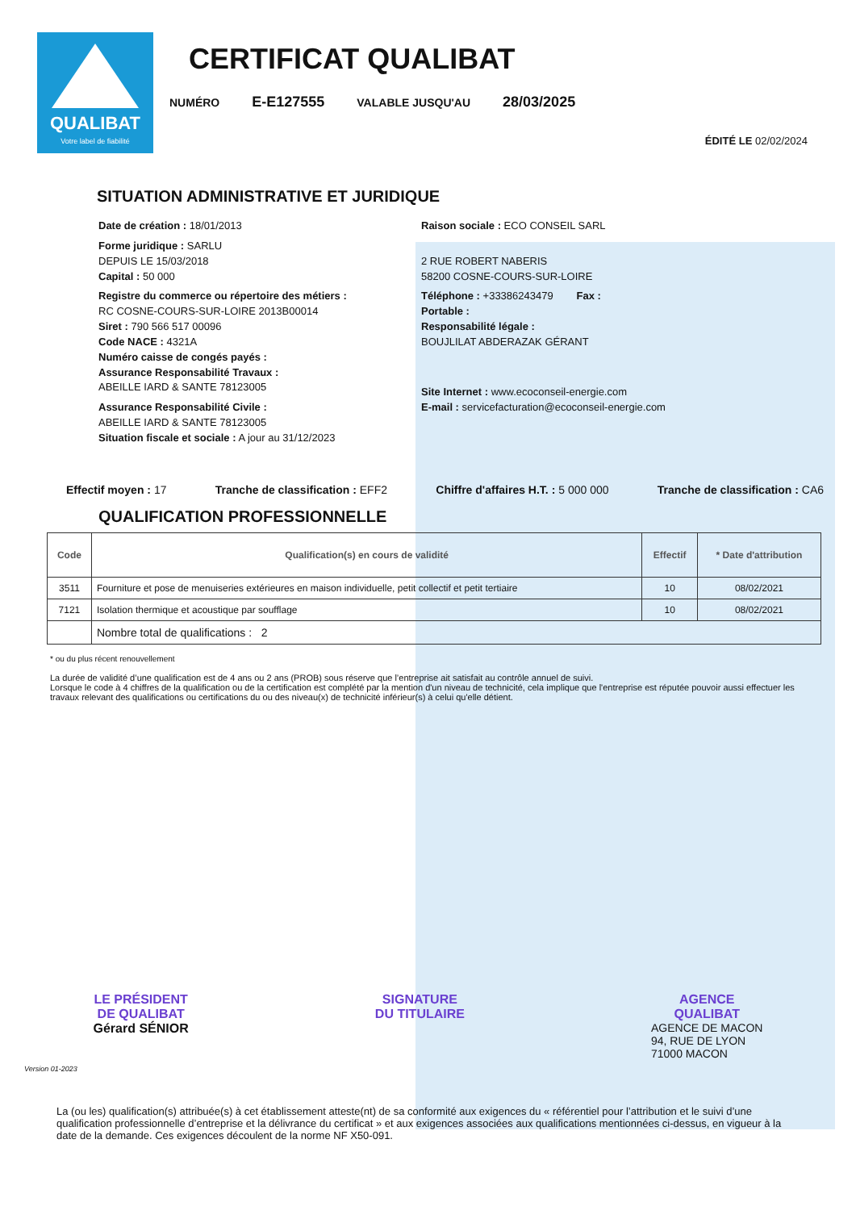QUALIBAT
Votre label de fiabilité
CERTIFICAT QUALIBAT
NUMÉRO E-E127555 VALABLE JUSQU'AU 28/03/2025
ÉDITÉ LE 02/02/2024
SITUATION ADMINISTRATIVE ET JURIDIQUE
Date de création : 18/01/2013
Forme juridique : SARLU
DEPUIS LE 15/03/2018
Capital : 50 000
Registre du commerce ou répertoire des métiers :
RC COSNE-COURS-SUR-LOIRE 2013B00014
Siret : 790 566 517 00096
Code NACE : 4321A
Numéro caisse de congés payés :
Assurance Responsabilité Travaux :
ABEILLE IARD & SANTE 78123005
Assurance Responsabilité Civile :
ABEILLE IARD & SANTE 78123005
Situation fiscale et sociale : A jour au 31/12/2023
Raison sociale : ECO CONSEIL SARL
2 RUE ROBERT NABERIS
58200 COSNE-COURS-SUR-LOIRE
Téléphone : +33386243479 Fax :
Portable :
Responsabilité légale :
BOUJLILAT ABDERAZAK GÉRANT
Site Internet : www.ecoconseil-energie.com
E-mail : servicefacturation@ecoconseil-energie.com
Effectif moyen : 17 Tranche de classification : EFF2 Chiffre d'affaires H.T. : 5 000 000 Tranche de classification : CA6
QUALIFICATION PROFESSIONNELLE
| Code | Qualification(s) en cours de validité | Effectif | * Date d'attribution |
| --- | --- | --- | --- |
| 3511 | Fourniture et pose de menuiseries extérieures en maison individuelle, petit collectif et petit tertiaire | 10 | 08/02/2021 |
| 7121 | Isolation thermique et acoustique par soufflage | 10 | 08/02/2021 |
| | Nombre total de qualifications : 2 | | |
* ou du plus récent renouvellement
La durée de validité d’une qualification est de 4 ans ou 2 ans (PROB) sous réserve que l’entreprise ait satisfait au contrôle annuel de suivi.
Lorsque le code à 4 chiffres de la qualification ou de la certification est complété par la mention d'un niveau de technicité, cela implique que l'entreprise est réputée pouvoir aussi effectuer les travaux relevant des qualifications ou certifications du ou des niveau(x) de technicité inférieur(s) à celui qu'elle détient.
LE PRÉSIDENT
DE QUALIBAT
Gérard SÉNIOR
SIGNATURE
DU TITULAIRE
AGENCE
QUALIBAT
AGENCE DE MACON
94, RUE DE LYON
71000 MACON
Version 01-2023
La (ou les) qualification(s) attribuée(s) à cet établissement atteste(nt) de sa conformité aux exigences du « référentiel pour l’attribution et le suivi d’une qualification professionnelle d’entreprise et la délivrance du certificat » et aux exigences associées aux qualifications mentionnées ci-dessus, en vigueur à la date de la demande. Ces exigences découlent de la norme NF X50-091.